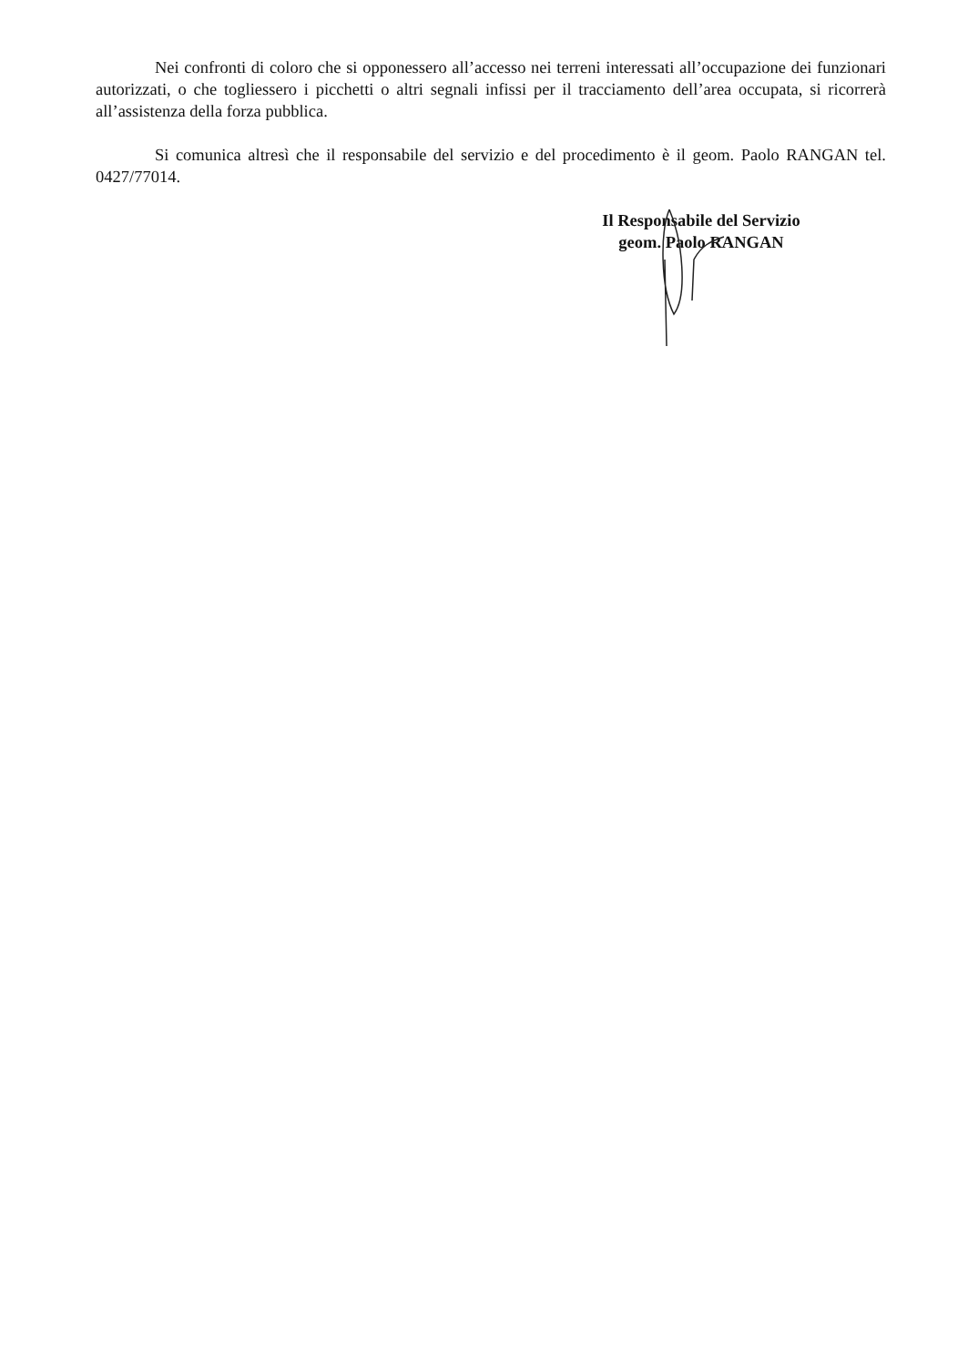Nei confronti di coloro che si opponessero all’accesso nei terreni interessati all’occupazione dei funzionari autorizzati, o che togliessero i picchetti o altri segnali infissi per il tracciamento dell’area occupata, si ricorrerà all’assistenza della forza pubblica.
Si comunica altresì che il responsabile del servizio e del procedimento è il geom. Paolo RANGAN tel. 0427/77014.
Il Responsabile del Servizio
geom. Paolo RANGAN